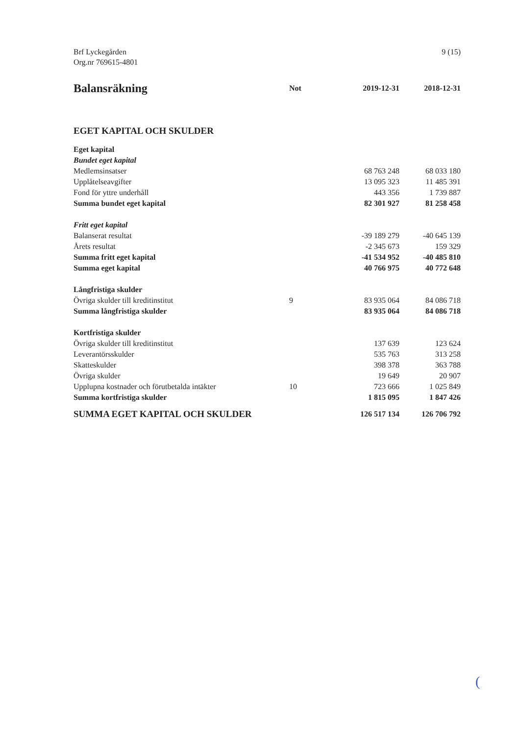Brf Lyckegården
Org.nr 769615-4801
9 (15)
| Balansräkning | Not | 2019-12-31 | 2018-12-31 |
| --- | --- | --- | --- |
| EGET KAPITAL OCH SKULDER | | | |
| Eget kapital | | | |
| Bundet eget kapital | | | |
| Medlemsinsatser | | 68 763 248 | 68 033 180 |
| Upplåtelseavgifter | | 13 095 323 | 11 485 391 |
| Fond för yttre underhåll | | 443 356 | 1 739 887 |
| Summa bundet eget kapital | | 82 301 927 | 81 258 458 |
| Fritt eget kapital | | | |
| Balanserat resultat | | -39 189 279 | -40 645 139 |
| Årets resultat | | -2 345 673 | 159 329 |
| Summa fritt eget kapital | | -41 534 952 | -40 485 810 |
| Summa eget kapital | | 40 766 975 | 40 772 648 |
| Långfristiga skulder | | | |
| Övriga skulder till kreditinstitut | 9 | 83 935 064 | 84 086 718 |
| Summa långfristiga skulder | | 83 935 064 | 84 086 718 |
| Kortfristiga skulder | | | |
| Övriga skulder till kreditinstitut | | 137 639 | 123 624 |
| Leverantörsskulder | | 535 763 | 313 258 |
| Skatteskulder | | 398 378 | 363 788 |
| Övriga skulder | | 19 649 | 20 907 |
| Upplupna kostnader och förutbetalda intäkter | 10 | 723 666 | 1 025 849 |
| Summa kortfristiga skulder | | 1 815 095 | 1 847 426 |
| SUMMA EGET KAPITAL OCH SKULDER | | 126 517 134 | 126 706 792 |
(